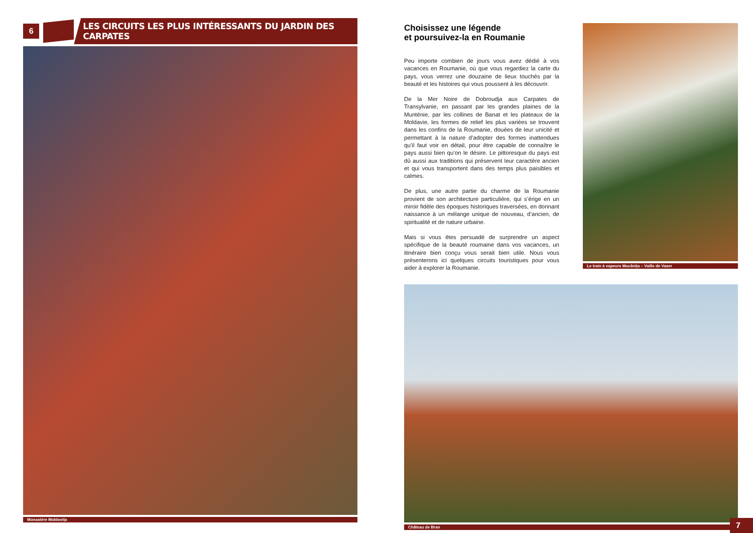6
LES CIRCUITS LES PLUS INTÉRESSANTS DU JARDIN DES CARPATES
Monastère Moldovița
Choisissez une légende
et poursuivez-la en Roumanie
Peu importe combien de jours vous avez dédié à vos vacances en Roumanie, où que vous regardiez la carte du pays, vous verrez une douzaine de lieux touchés par la beauté et les histoires qui vous poussent à les découvrir.
De la Mer Noire de Dobroudja aux Carpates de Transylvanie, en passant par les grandes plaines de la Munténie, par les collines de Banat et les plateaux de la Moldavie, les formes de relief les plus variées se trouvent dans les confins de la Roumanie, douées de leur unicité et permettant à la nature d’adopter des formes inattendues qu’il faut voir en détail, pour être capable de connaître le pays aussi bien qu’on le désire. Le pittoresque du pays est dû aussi aux traditions qui préservent leur caractère ancien et qui vous transportent dans des temps plus paisibles et calmes.
De plus, une autre partie du charme de la Roumanie provient de son architecture particulière, qui s’érige en un miroir fidèle des époques historiques traversées, en donnant naissance à un mélange unique de nouveau, d’ancien, de spiritualité et de nature urbaine.
Mais si vous êtes persuadé de surprendre un aspect spécifique de la beauté roumaine dans vos vacances, un itinéraire bien conçu vous serait bien utile. Nous vous présenterons ici quelques circuits touristiques pour vous aider à explorer la Roumanie.
Le train à vapeurs Mocănița – Vaille de Vaser
Château de Bran
7